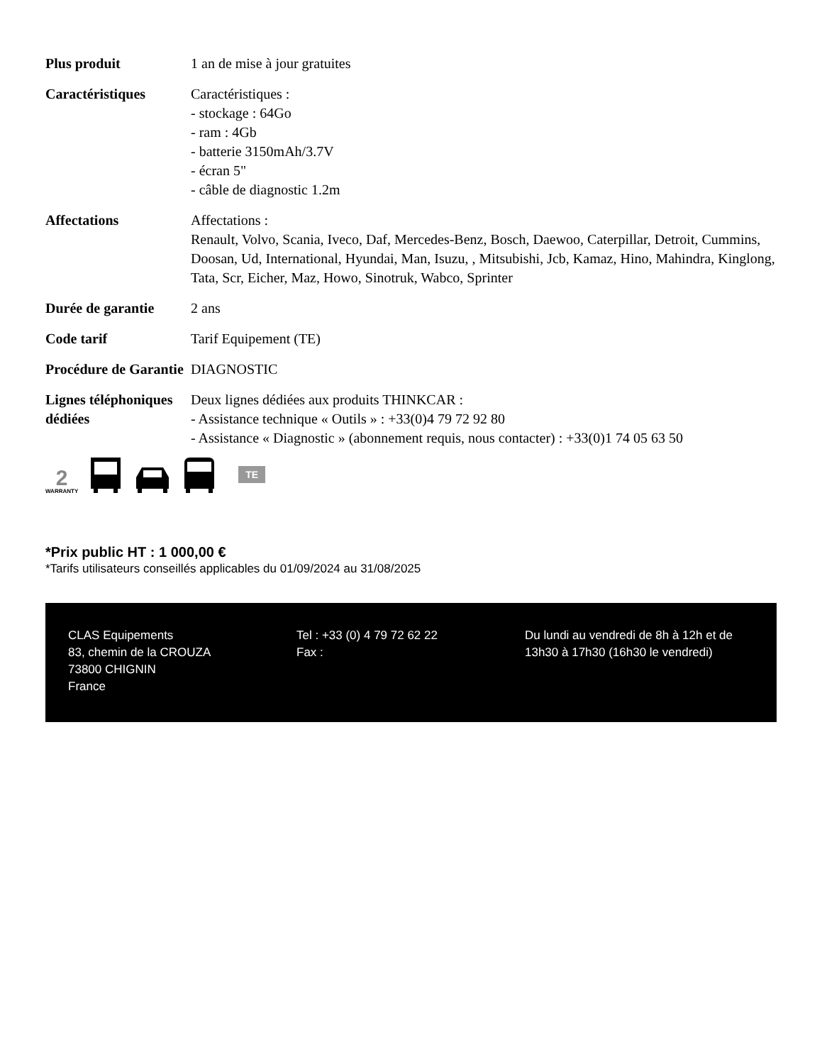| Plus produit | 1 an de mise à jour gratuites |
| Caractéristiques | Caractéristiques : - stockage : 64Go - ram : 4Gb - batterie 3150mAh/3.7V - écran 5" - câble de diagnostic 1.2m |
| Affectations | Affectations : Renault, Volvo, Scania, Iveco, Daf, Mercedes-Benz, Bosch, Daewoo, Caterpillar, Detroit, Cummins, Doosan, Ud, International, Hyundai, Man, Isuzu, , Mitsubishi, Jcb, Kamaz, Hino, Mahindra, Kinglong, Tata, Scr, Eicher, Maz, Howo, Sinotruk, Wabco, Sprinter |
| Durée de garantie | 2 ans |
| Code tarif | Tarif Equipement (TE) |
| Procédure de Garantie | DIAGNOSTIC |
| Lignes téléphoniques dédiées | Deux lignes dédiées aux produits THINKCAR : - Assistance technique « Outils » : +33(0)4 79 72 92 80 - Assistance « Diagnostic » (abonnement requis, nous contacter) : +33(0)1 74 05 63 50 |
2
WARRANTY
TE
*Prix public HT : 1 000,00 €
*Tarifs utilisateurs conseillés applicables du 01/09/2024 au 31/08/2025
CLAS Equipements
83, chemin de la CROUZA
73800 CHIGNIN
France
Tel : +33 (0) 4 79 72 62 22
Fax :
Du lundi au vendredi de 8h à 12h et de 13h30 à 17h30 (16h30 le vendredi)